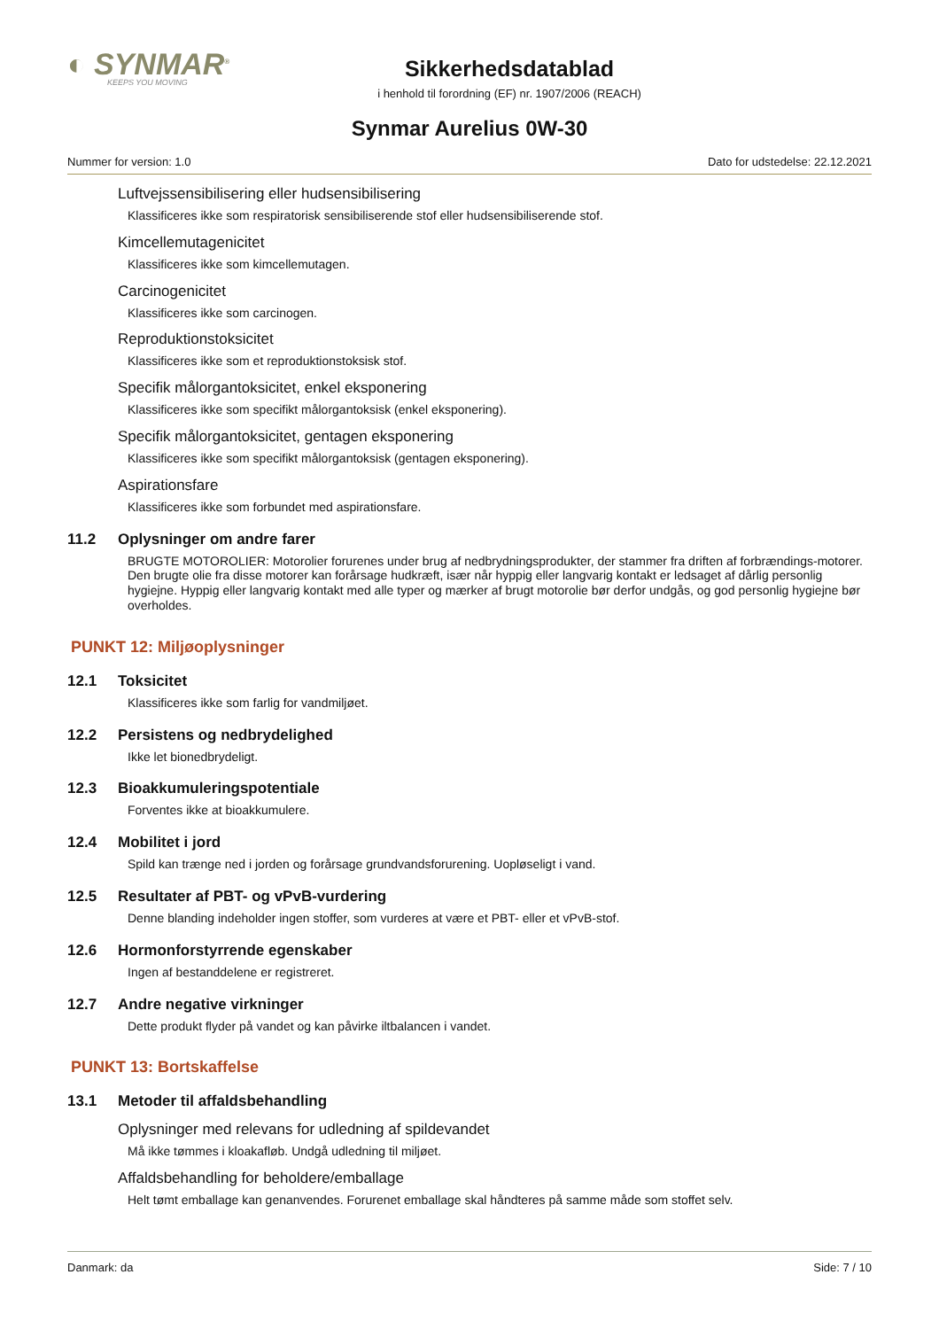◐ SYNMAR<sup>®</sup>
KEEPS YOU MOVING
Sikkerhedsdatablad
i henhold til forordning (EF) nr. 1907/2006 (REACH)
Synmar Aurelius 0W-30
Nummer for version: 1.0 Dato for udstedelse: 22.12.2021
Luftvejssensibilisering eller hudsensibilisering
Klassificeres ikke som respiratorisk sensibiliserende stof eller hudsensibiliserende stof.
Kimcellemutagenicitet
Klassificeres ikke som kimcellemutagen.
Carcinogenicitet
Klassificeres ikke som carcinogen.
Reproduktionstoksicitet
Klassificeres ikke som et reproduktionstoksisk stof.
Specifik målorgantoksicitet, enkel eksponering
Klassificeres ikke som specifikt målorgantoksisk (enkel eksponering).
Specifik målorgantoksicitet, gentagen eksponering
Klassificeres ikke som specifikt målorgantoksisk (gentagen eksponering).
Aspirationsfare
Klassificeres ikke som forbundet med aspirationsfare.
11.2 Oplysninger om andre farer
BRUGTE MOTOROLIER: Motorolier forurenes under brug af nedbrydningsprodukter, der stammer fra driften af forbrændings-motorer. Den brugte olie fra disse motorer kan forårsage hudkræft, især når hyppig eller langvarig kontakt er ledsaget af dårlig personlig hygiejne. Hyppig eller langvarig kontakt med alle typer og mærker af brugt motorolie bør derfor undgås, og god personlig hygiejne bør overholdes.
PUNKT 12: Miljøoplysninger
12.1 Toksicitet
Klassificeres ikke som farlig for vandmiljøet.
12.2 Persistens og nedbrydelighed
Ikke let bionedbrydeligt.
12.3 Bioakkumuleringspotentiale
Forventes ikke at bioakkumulere.
12.4 Mobilitet i jord
Spild kan trænge ned i jorden og forårsage grundvandsforurening. Uopløseligt i vand.
12.5 Resultater af PBT- og vPvB-vurdering
Denne blanding indeholder ingen stoffer, som vurderes at være et PBT- eller et vPvB-stof.
12.6 Hormonforstyrrende egenskaber
Ingen af bestanddelene er registreret.
12.7 Andre negative virkninger
Dette produkt flyder på vandet og kan påvirke iltbalancen i vandet.
PUNKT 13: Bortskaffelse
13.1 Metoder til affaldsbehandling
Oplysninger med relevans for udledning af spildevandet
Må ikke tømmes i kloakafløb. Undgå udledning til miljøet.
Affaldsbehandling for beholdere/emballage
Helt tømt emballage kan genanvendes. Forurenet emballage skal håndteres på samme måde som stoffet selv.
Danmark: da Side: 7 / 10